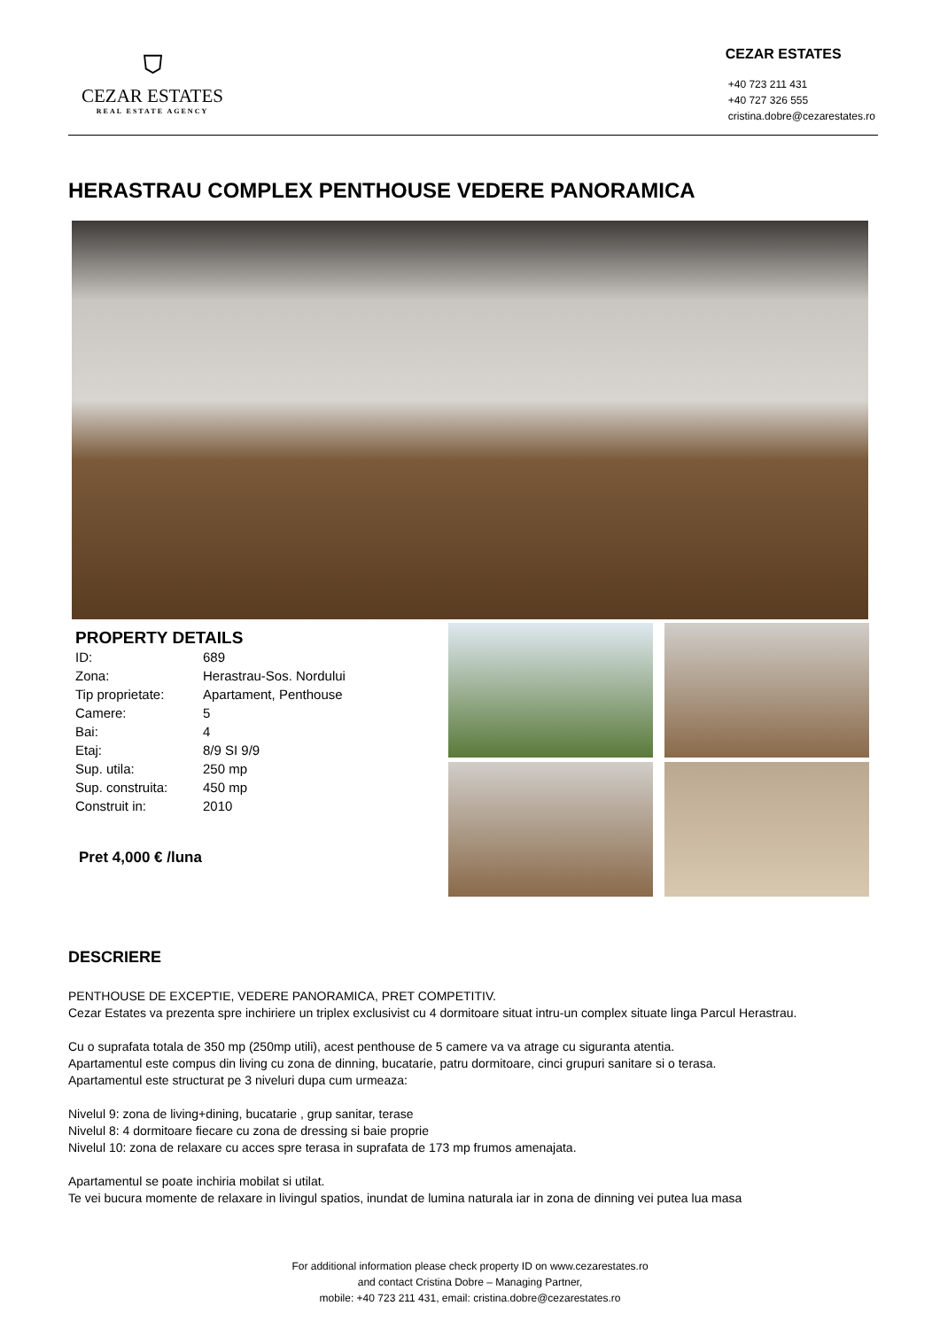⛉
CEZAR ESTATES
REAL ESTATE AGENCY
CEZAR ESTATES
+40 723 211 431
+40 727 326 555
cristina.dobre@cezarestates.ro
HERASTRAU COMPLEX PENTHOUSE VEDERE PANORAMICA
PROPERTY DETAILS
| ID: | 689 |
| Zona: | Herastrau-Sos. Nordului |
| Tip proprietate: | Apartament, Penthouse |
| Camere: | 5 |
| Bai: | 4 |
| Etaj: | 8/9 SI 9/9 |
| Sup. utila: | 250 mp |
| Sup. construita: | 450 mp |
| Construit in: | 2010 |
Pret 4,000 € /luna
DESCRIERE
PENTHOUSE DE EXCEPTIE, VEDERE PANORAMICA, PRET COMPETITIV.
Cezar Estates va prezenta spre inchiriere un triplex exclusivist cu 4 dormitoare situat intru-un complex situate linga Parcul Herastrau.
Cu o suprafata totala de 350 mp (250mp utili), acest penthouse de 5 camere va va atrage cu siguranta atentia.
Apartamentul este compus din living cu zona de dinning, bucatarie, patru dormitoare, cinci grupuri sanitare si o terasa.
Apartamentul este structurat pe 3 niveluri dupa cum urmeaza:
Nivelul 9: zona de living+dining, bucatarie , grup sanitar, terase
Nivelul 8: 4 dormitoare fiecare cu zona de dressing si baie proprie
Nivelul 10: zona de relaxare cu acces spre terasa in suprafata de 173 mp frumos amenajata.
Apartamentul se poate inchiria mobilat si utilat.
Te vei bucura momente de relaxare in livingul spatios, inundat de lumina naturala iar in zona de dinning vei putea lua masa
For additional information please check property ID on www.cezarestates.ro
and contact Cristina Dobre – Managing Partner,
mobile: +40 723 211 431, email: cristina.dobre@cezarestates.ro